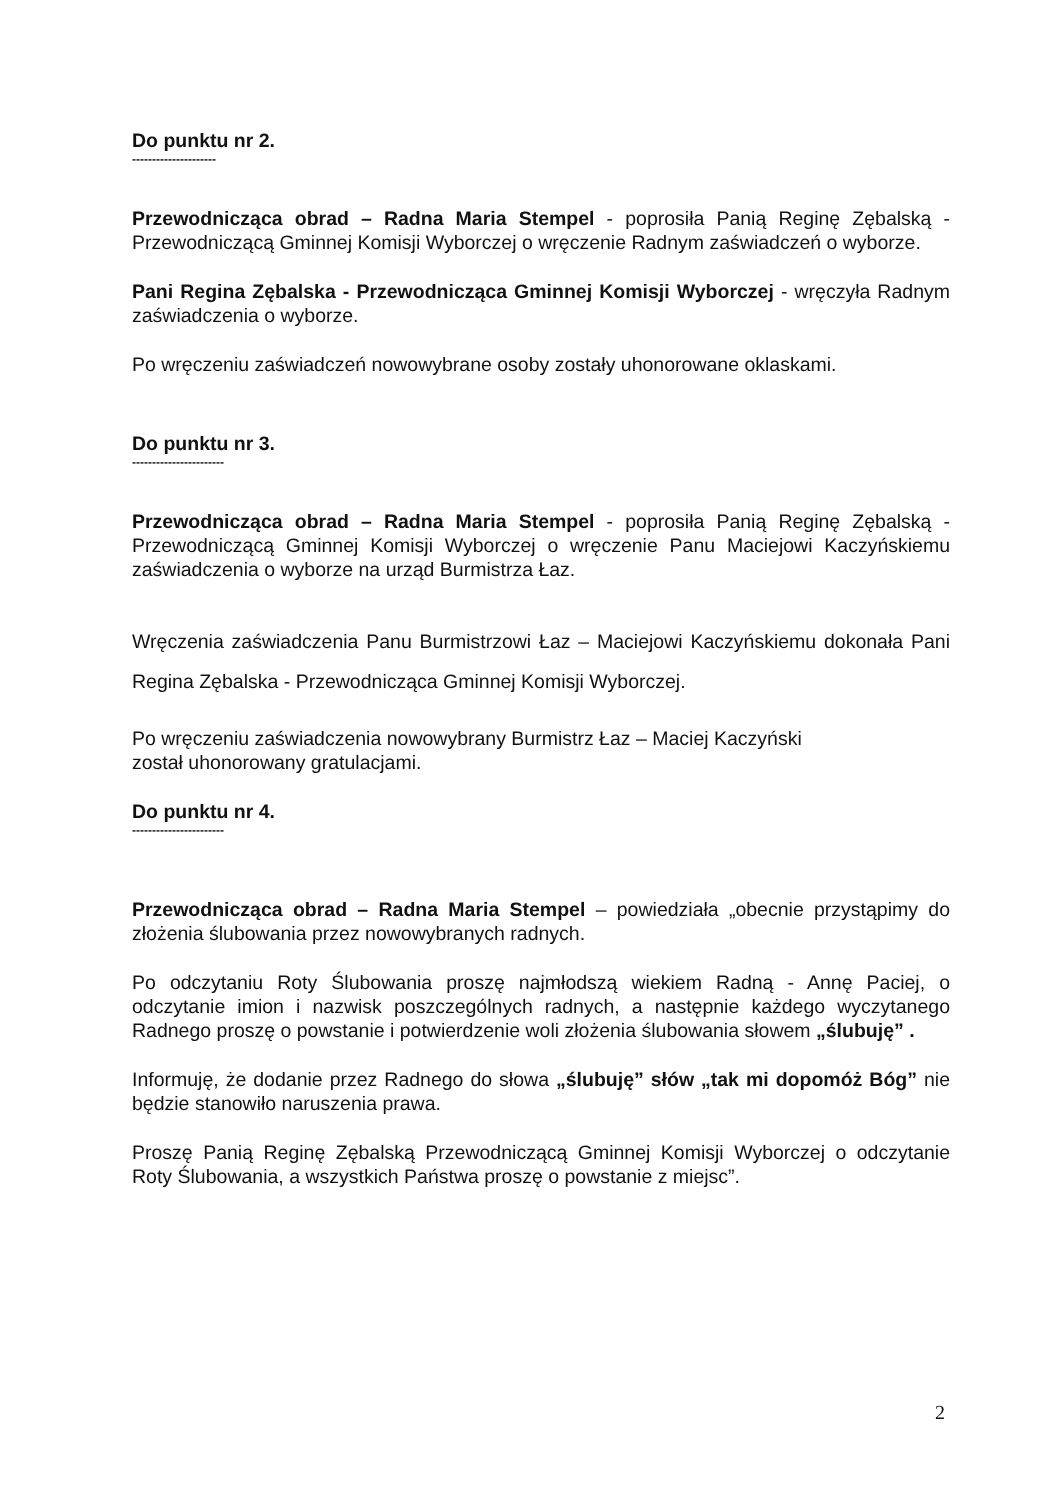Do punktu nr 2.
---------------------
Przewodnicząca obrad – Radna Maria Stempel - poprosiła Panią Reginę Zębalską - Przewodniczącą Gminnej Komisji Wyborczej o wręczenie Radnym zaświadczeń o wyborze.
Pani Regina Zębalska - Przewodnicząca Gminnej Komisji Wyborczej - wręczyła Radnym zaświadczenia o wyborze.
Po wręczeniu zaświadczeń nowowybrane osoby zostały uhonorowane oklaskami.
Do punktu nr 3.
-----------------------
Przewodnicząca obrad – Radna Maria Stempel - poprosiła Panią Reginę Zębalską - Przewodniczącą Gminnej Komisji Wyborczej o wręczenie Panu Maciejowi Kaczyńskiemu zaświadczenia o wyborze na urząd Burmistrza Łaz.
Wręczenia zaświadczenia Panu Burmistrzowi Łaz – Maciejowi Kaczyńskiemu dokonała Pani Regina Zębalska - Przewodnicząca Gminnej Komisji Wyborczej.
Po wręczeniu zaświadczenia nowowybrany Burmistrz Łaz – Maciej Kaczyński
został uhonorowany gratulacjami.
Do punktu nr 4.
-----------------------
Przewodnicząca obrad – Radna Maria Stempel – powiedziała „obecnie przystąpimy do złożenia ślubowania przez nowowybranych radnych.
Po odczytaniu Roty Ślubowania proszę najmłodszą wiekiem Radną - Annę Paciej, o odczytanie imion i nazwisk poszczególnych radnych, a następnie każdego wyczytanego Radnego proszę o powstanie i potwierdzenie woli złożenia ślubowania słowem „ślubuję” .
Informuję, że dodanie przez Radnego do słowa „ślubuję” słów „tak mi dopomóż Bóg” nie będzie stanowiło naruszenia prawa.
Proszę Panią Reginę Zębalską Przewodniczącą Gminnej Komisji Wyborczej o odczytanie Roty Ślubowania, a wszystkich Państwa proszę o powstanie z miejsc”.
2